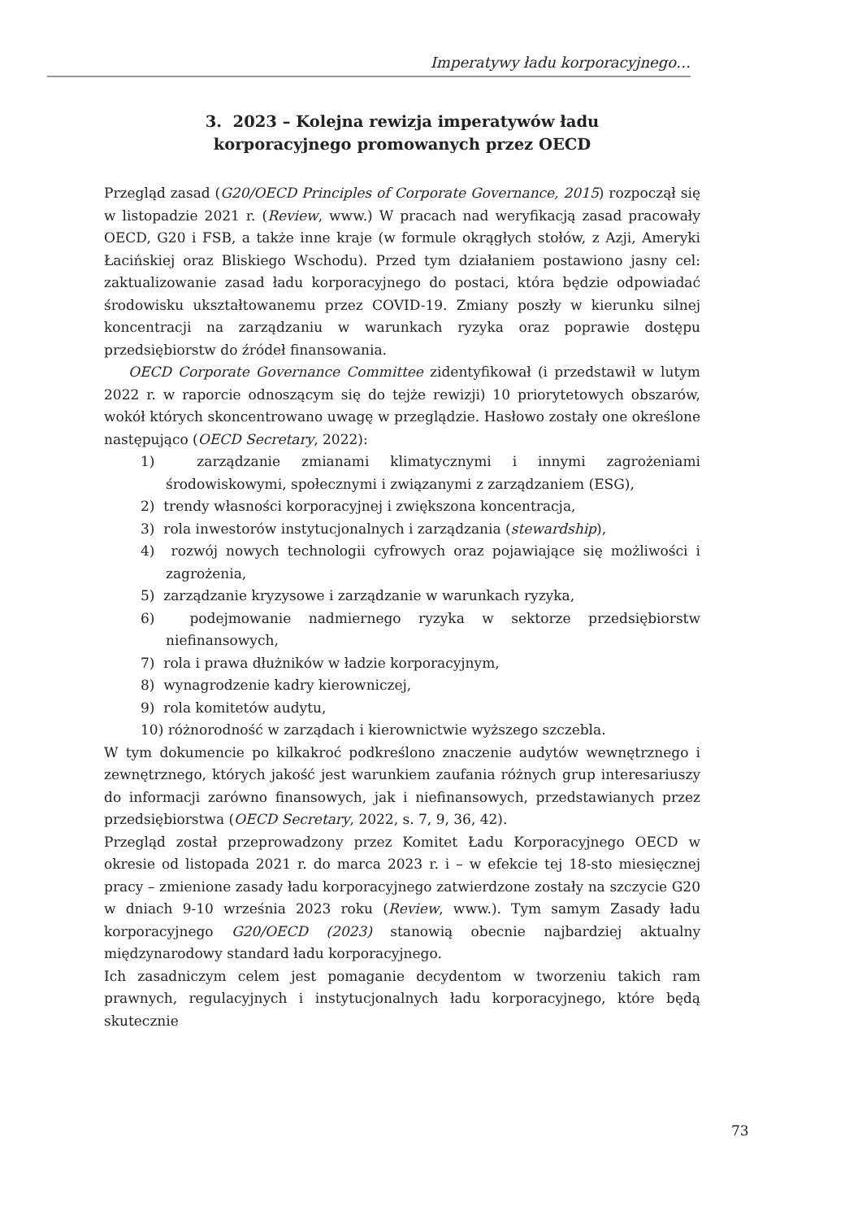Imperatywy ładu korporacyjnego…
3. 2023 – Kolejna rewizja imperatywów ładu
korporacyjnego promowanych przez OECD
Przegląd zasad (G20/OECD Principles of Corporate Governance, 2015) rozpoczął się w listopadzie 2021 r. (Review, www.) W pracach nad weryfikacją zasad pracowały OECD, G20 i FSB, a także inne kraje (w formule okrągłych stołów, z Azji, Ameryki Łacińskiej oraz Bliskiego Wschodu). Przed tym działaniem postawiono jasny cel: zaktualizowanie zasad ładu korporacyjnego do postaci, która będzie odpowiadać środowisku ukształtowanemu przez COVID-19. Zmiany poszły w kierunku silnej koncentracji na zarządzaniu w warunkach ryzyka oraz poprawie dostępu przedsiębiorstw do źródeł finansowania.
OECD Corporate Governance Committee zidentyfikował (i przedstawił w lutym 2022 r. w raporcie odnoszącym się do tejże rewizji) 10 priorytetowych obszarów, wokół których skoncentrowano uwagę w przeglądzie. Hasłowo zostały one określone następująco (OECD Secretary, 2022):
1) zarządzanie zmianami klimatycznymi i innymi zagrożeniami środowiskowymi, społecznymi i związanymi z zarządzaniem (ESG),
2) trendy własności korporacyjnej i zwiększona koncentracja,
3) rola inwestorów instytucjonalnych i zarządzania (stewardship),
4) rozwój nowych technologii cyfrowych oraz pojawiające się możliwości i zagrożenia,
5) zarządzanie kryzysowe i zarządzanie w warunkach ryzyka,
6) podejmowanie nadmiernego ryzyka w sektorze przedsiębiorstw niefinansowych,
7) rola i prawa dłużników w ładzie korporacyjnym,
8) wynagrodzenie kadry kierowniczej,
9) rola komitetów audytu,
10) różnorodność w zarządach i kierownictwie wyższego szczebla.
W tym dokumencie po kilkakroć podkreślono znaczenie audytów wewnętrznego i zewnętrznego, których jakość jest warunkiem zaufania różnych grup interesariuszy do informacji zarówno finansowych, jak i niefinansowych, przedstawianych przez przedsiębiorstwa (OECD Secretary, 2022, s. 7, 9, 36, 42).
Przegląd został przeprowadzony przez Komitet Ładu Korporacyjnego OECD w okresie od listopada 2021 r. do marca 2023 r. i – w efekcie tej 18-sto miesięcznej pracy – zmienione zasady ładu korporacyjnego zatwierdzone zostały na szczycie G20 w dniach 9-10 września 2023 roku (Review, www.). Tym samym Zasady ładu korporacyjnego G20/OECD (2023) stanowią obecnie najbardziej aktualny międzynarodowy standard ładu korporacyjnego.
Ich zasadniczym celem jest pomaganie decydentom w tworzeniu takich ram prawnych, regulacyjnych i instytucjonalnych ładu korporacyjnego, które będą skutecznie
73